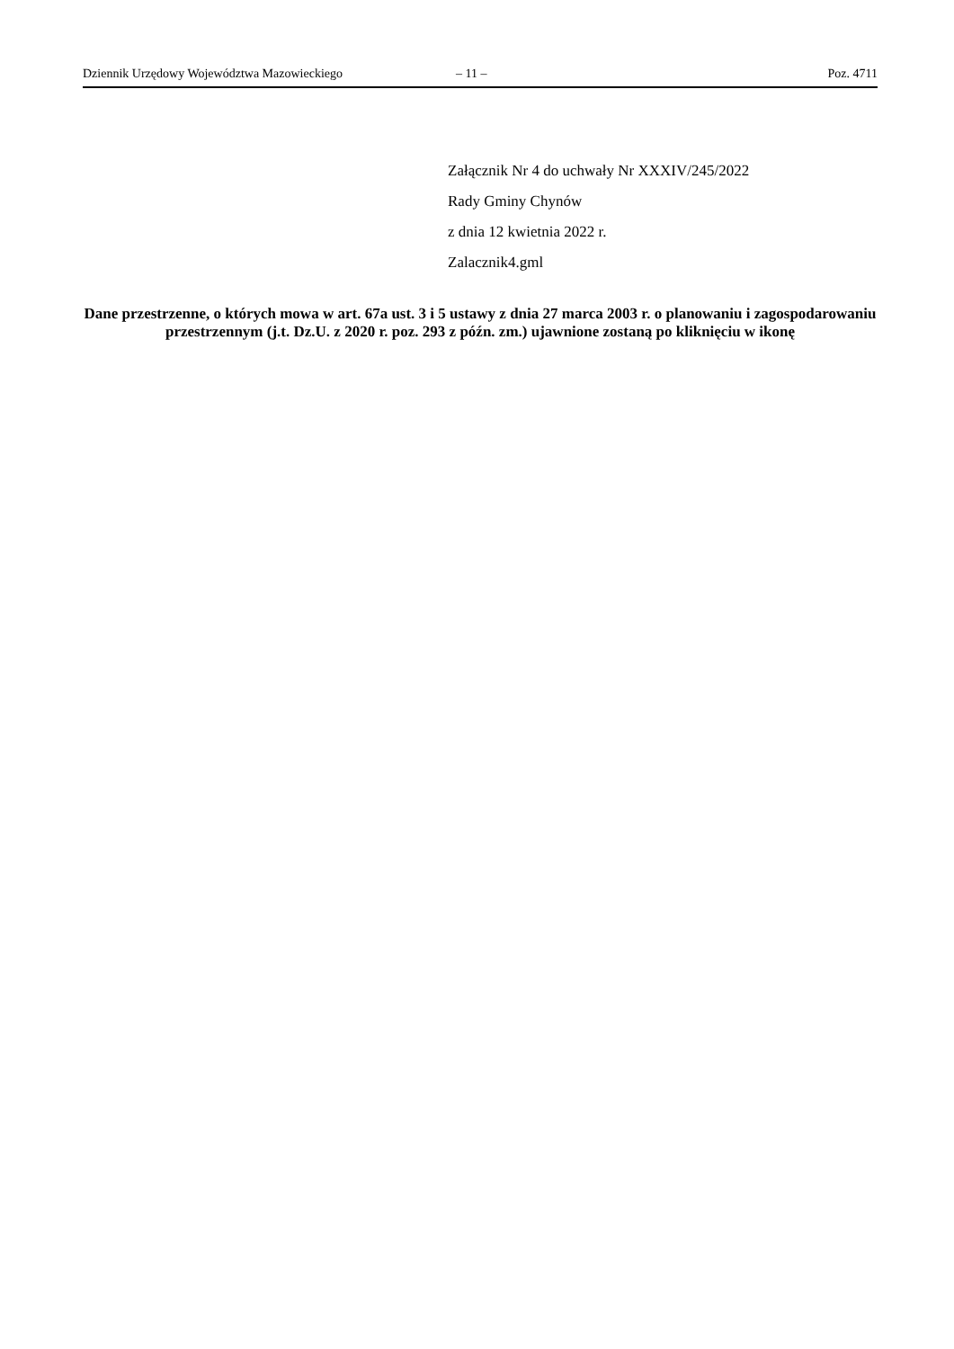Dziennik Urzędowy Województwa Mazowieckiego – 11 – Poz. 4711
Załącznik Nr 4 do uchwały Nr XXXIV/245/2022
Rady Gminy Chynów
z dnia 12 kwietnia 2022 r.
Zalacznik4.gml
Dane przestrzenne, o których mowa w art. 67a ust. 3 i 5 ustawy z dnia 27 marca 2003 r. o planowaniu i zagospodarowaniu przestrzennym (j.t. Dz.U. z 2020 r. poz. 293 z późn. zm.) ujawnione zostaną po kliknięciu w ikonę